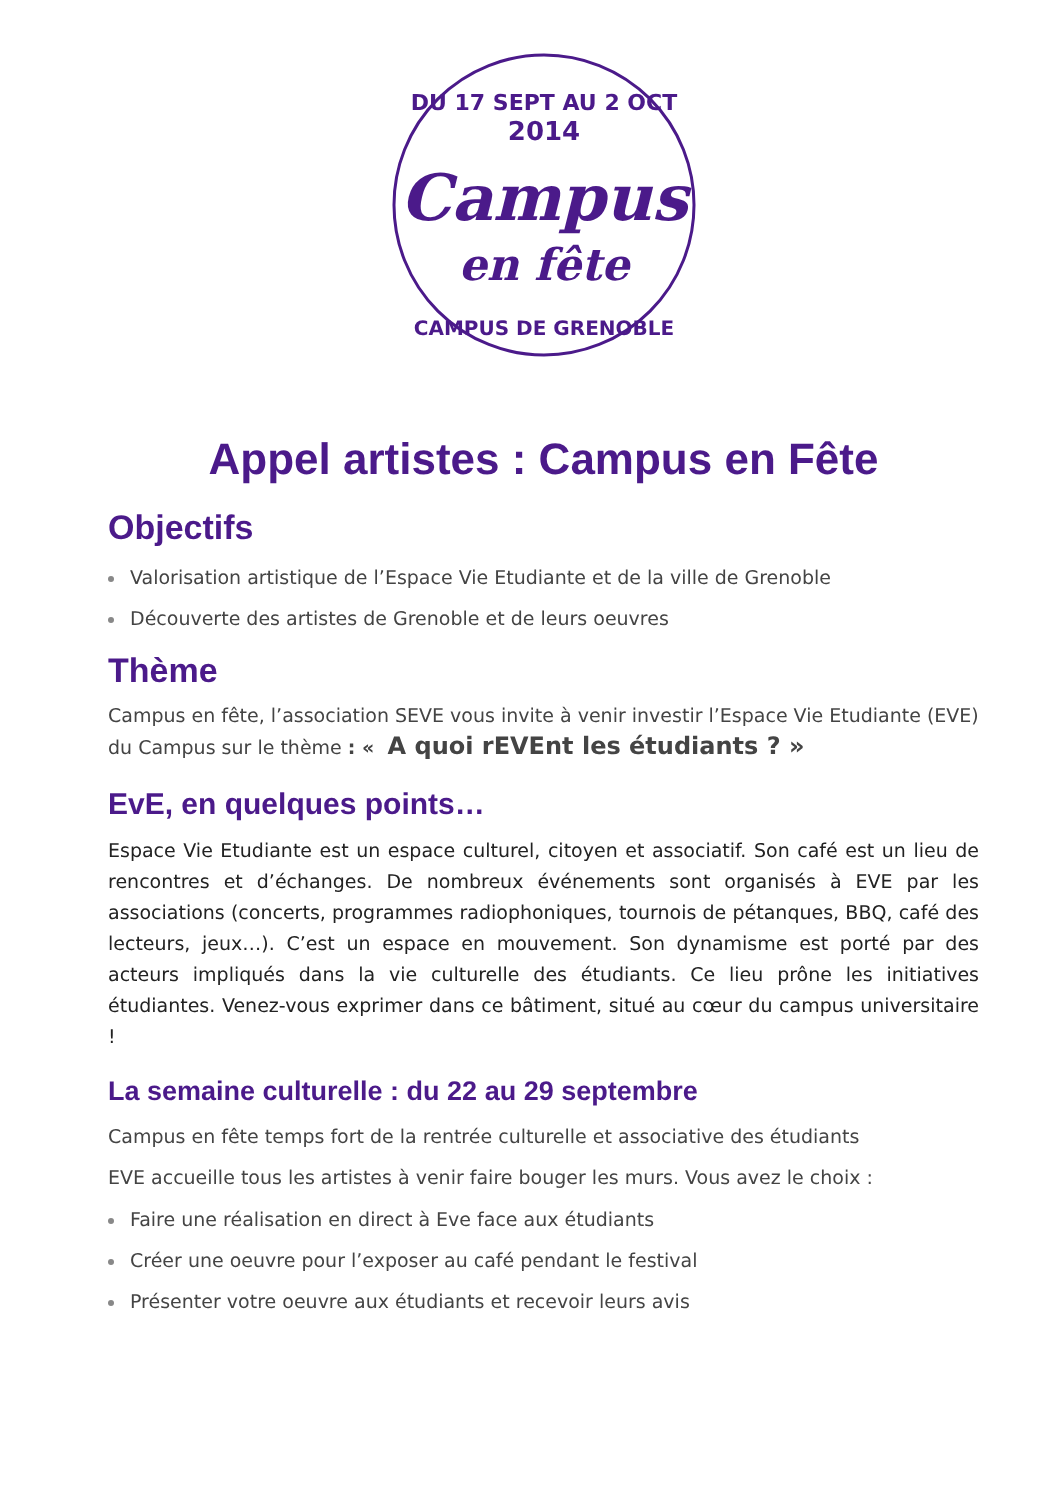DU 17 SEPT AU 2 OCT
2014
Campus
en fête
CAMPUS DE GRENOBLE
Appel artistes : Campus en Fête
Objectifs
Valorisation artistique de l’Espace Vie Etudiante et de la ville de Grenoble
Découverte des artistes de Grenoble et de leurs oeuvres
Thème
Campus en fête, l’association SEVE vous invite à venir investir l’Espace Vie Etudiante (EVE) du Campus sur le thème : « A quoi rEVEnt les étudiants ? »
EvE, en quelques points…
Espace Vie Etudiante est un espace culturel, citoyen et associatif. Son café est un lieu de rencontres et d’échanges. De nombreux événements sont organisés à EVE par les associations (concerts, programmes radiophoniques, tournois de pétanques, BBQ, café des lecteurs, jeux…). C’est un espace en mouvement. Son dynamisme est porté par des acteurs impliqués dans la vie culturelle des étudiants. Ce lieu prône les initiatives étudiantes. Venez-vous exprimer dans ce bâtiment, situé au cœur du campus universitaire !
La semaine culturelle : du 22 au 29 septembre
Campus en fête temps fort de la rentrée culturelle et associative des étudiants
EVE accueille tous les artistes à venir faire bouger les murs. Vous avez le choix :
Faire une réalisation en direct à Eve face aux étudiants
Créer une oeuvre pour l’exposer au café pendant le festival
Présenter votre oeuvre aux étudiants et recevoir leurs avis